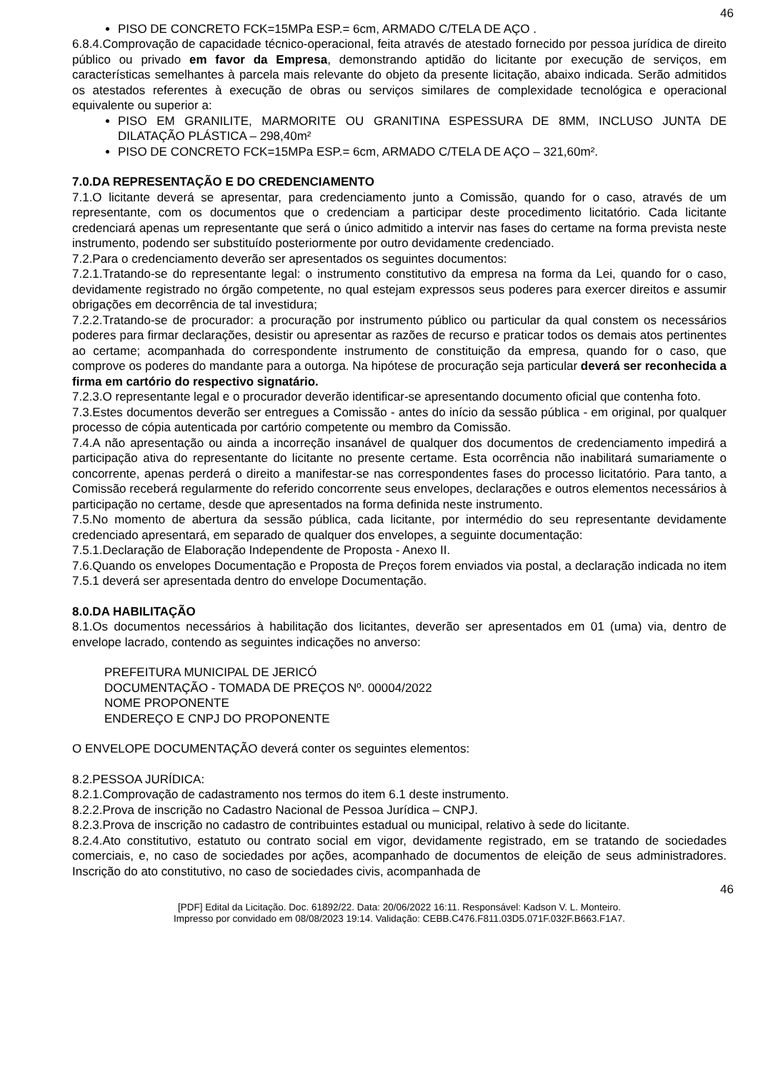46
PISO DE CONCRETO FCK=15MPa ESP.= 6cm, ARMADO C/TELA DE AÇO .
6.8.4.Comprovação de capacidade técnico-operacional, feita através de atestado fornecido por pessoa jurídica de direito público ou privado em favor da Empresa, demonstrando aptidão do licitante por execução de serviços, em características semelhantes à parcela mais relevante do objeto da presente licitação, abaixo indicada. Serão admitidos os atestados referentes à execução de obras ou serviços similares de complexidade tecnológica e operacional equivalente ou superior a:
PISO EM GRANILITE, MARMORITE OU GRANITINA ESPESSURA DE 8MM, INCLUSO JUNTA DE DILATAÇÃO PLÁSTICA – 298,40m²
PISO DE CONCRETO FCK=15MPa ESP.= 6cm, ARMADO C/TELA DE AÇO – 321,60m².
7.0.DA REPRESENTAÇÃO E DO CREDENCIAMENTO
7.1.O licitante deverá se apresentar, para credenciamento junto a Comissão, quando for o caso, através de um representante, com os documentos que o credenciam a participar deste procedimento licitatório. Cada licitante credenciará apenas um representante que será o único admitido a intervir nas fases do certame na forma prevista neste instrumento, podendo ser substituído posteriormente por outro devidamente credenciado.
7.2.Para o credenciamento deverão ser apresentados os seguintes documentos:
7.2.1.Tratando-se do representante legal: o instrumento constitutivo da empresa na forma da Lei, quando for o caso, devidamente registrado no órgão competente, no qual estejam expressos seus poderes para exercer direitos e assumir obrigações em decorrência de tal investidura;
7.2.2.Tratando-se de procurador: a procuração por instrumento público ou particular da qual constem os necessários poderes para firmar declarações, desistir ou apresentar as razões de recurso e praticar todos os demais atos pertinentes ao certame; acompanhada do correspondente instrumento de constituição da empresa, quando for o caso, que comprove os poderes do mandante para a outorga. Na hipótese de procuração seja particular deverá ser reconhecida a firma em cartório do respectivo signatário.
7.2.3.O representante legal e o procurador deverão identificar-se apresentando documento oficial que contenha foto.
7.3.Estes documentos deverão ser entregues a Comissão - antes do início da sessão pública - em original, por qualquer processo de cópia autenticada por cartório competente ou membro da Comissão.
7.4.A não apresentação ou ainda a incorreção insanável de qualquer dos documentos de credenciamento impedirá a participação ativa do representante do licitante no presente certame. Esta ocorrência não inabilitará sumariamente o concorrente, apenas perderá o direito a manifestar-se nas correspondentes fases do processo licitatório. Para tanto, a Comissão receberá regularmente do referido concorrente seus envelopes, declarações e outros elementos necessários à participação no certame, desde que apresentados na forma definida neste instrumento.
7.5.No momento de abertura da sessão pública, cada licitante, por intermédio do seu representante devidamente credenciado apresentará, em separado de qualquer dos envelopes, a seguinte documentação:
7.5.1.Declaração de Elaboração Independente de Proposta - Anexo II.
7.6.Quando os envelopes Documentação e Proposta de Preços forem enviados via postal, a declaração indicada no item 7.5.1 deverá ser apresentada dentro do envelope Documentação.
8.0.DA HABILITAÇÃO
8.1.Os documentos necessários à habilitação dos licitantes, deverão ser apresentados em 01 (uma) via, dentro de envelope lacrado, contendo as seguintes indicações no anverso:
PREFEITURA MUNICIPAL DE JERICÓ
DOCUMENTAÇÃO - TOMADA DE PREÇOS Nº. 00004/2022
NOME PROPONENTE
ENDEREÇO E CNPJ DO PROPONENTE
O ENVELOPE DOCUMENTAÇÃO deverá conter os seguintes elementos:
8.2.PESSOA JURÍDICA:
8.2.1.Comprovação de cadastramento nos termos do item 6.1 deste instrumento.
8.2.2.Prova de inscrição no Cadastro Nacional de Pessoa Jurídica – CNPJ.
8.2.3.Prova de inscrição no cadastro de contribuintes estadual ou municipal, relativo à sede do licitante.
8.2.4.Ato constitutivo, estatuto ou contrato social em vigor, devidamente registrado, em se tratando de sociedades comerciais, e, no caso de sociedades por ações, acompanhado de documentos de eleição de seus administradores. Inscrição do ato constitutivo, no caso de sociedades civis, acompanhada de
46
[PDF] Edital da Licitação. Doc. 61892/22. Data: 20/06/2022 16:11. Responsável: Kadson V. L. Monteiro.
Impresso por convidado em 08/08/2023 19:14. Validação: CEBB.C476.F811.03D5.071F.032F.B663.F1A7.